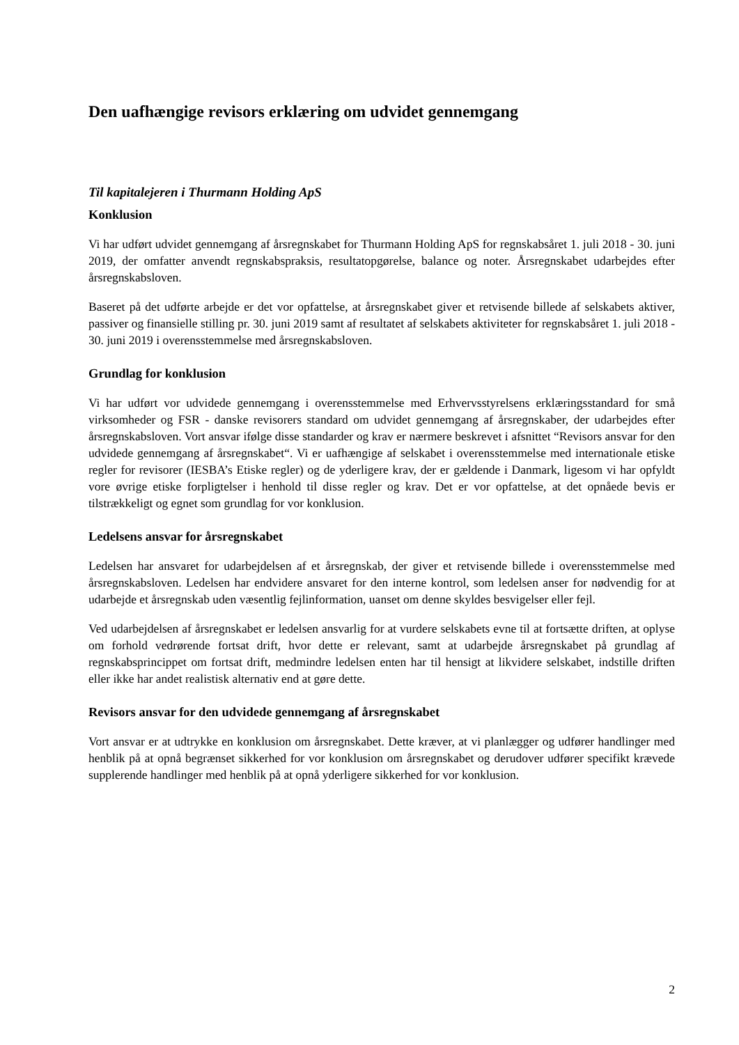Den uafhængige revisors erklæring om udvidet gennemgang
Til kapitalejeren i Thurmann Holding ApS
Konklusion
Vi har udført udvidet gennemgang af årsregnskabet for Thurmann Holding ApS for regnskabsåret 1. juli 2018 - 30. juni 2019, der omfatter anvendt regnskabspraksis, resultatopgørelse, balance og noter. Årsregnskabet udarbejdes efter årsregnskabsloven.
Baseret på det udførte arbejde er det vor opfattelse, at årsregnskabet giver et retvisende billede af selskabets aktiver, passiver og finansielle stilling pr. 30. juni 2019 samt af resultatet af selskabets aktiviteter for regnskabsåret 1. juli 2018 - 30. juni 2019 i overensstemmelse med årsregnskabsloven.
Grundlag for konklusion
Vi har udført vor udvidede gennemgang i overensstemmelse med Erhvervsstyrelsens erklæringsstandard for små virksomheder og FSR - danske revisorers standard om udvidet gennemgang af årsregnskaber, der udarbejdes efter årsregnskabsloven. Vort ansvar ifølge disse standarder og krav er nærmere beskrevet i afsnittet “Revisors ansvar for den udvidede gennemgang af årsregnskabet“. Vi er uafhængige af selskabet i overensstemmelse med internationale etiske regler for revisorer (IESBA’s Etiske regler) og de yderligere krav, der er gældende i Danmark, ligesom vi har opfyldt vore øvrige etiske forpligtelser i henhold til disse regler og krav. Det er vor opfattelse, at det opnåede bevis er tilstrækkeligt og egnet som grundlag for vor konklusion.
Ledelsens ansvar for årsregnskabet
Ledelsen har ansvaret for udarbejdelsen af et årsregnskab, der giver et retvisende billede i overensstemmelse med årsregnskabsloven. Ledelsen har endvidere ansvaret for den interne kontrol, som ledelsen anser for nødvendig for at udarbejde et årsregnskab uden væsentlig fejlinformation, uanset om denne skyldes besvigelser eller fejl.
Ved udarbejdelsen af årsregnskabet er ledelsen ansvarlig for at vurdere selskabets evne til at fortsætte driften, at oplyse om forhold vedrørende fortsat drift, hvor dette er relevant, samt at udarbejde årsregnskabet på grundlag af regnskabsprincippet om fortsat drift, medmindre ledelsen enten har til hensigt at likvidere selskabet, indstille driften eller ikke har andet realistisk alternativ end at gøre dette.
Revisors ansvar for den udvidede gennemgang af årsregnskabet
Vort ansvar er at udtrykke en konklusion om årsregnskabet. Dette kræver, at vi planlægger og udfører handlinger med henblik på at opnå begrænset sikkerhed for vor konklusion om årsregnskabet og derudover udfører specifikt krævede supplerende handlinger med henblik på at opnå yderligere sikkerhed for vor konklusion.
2